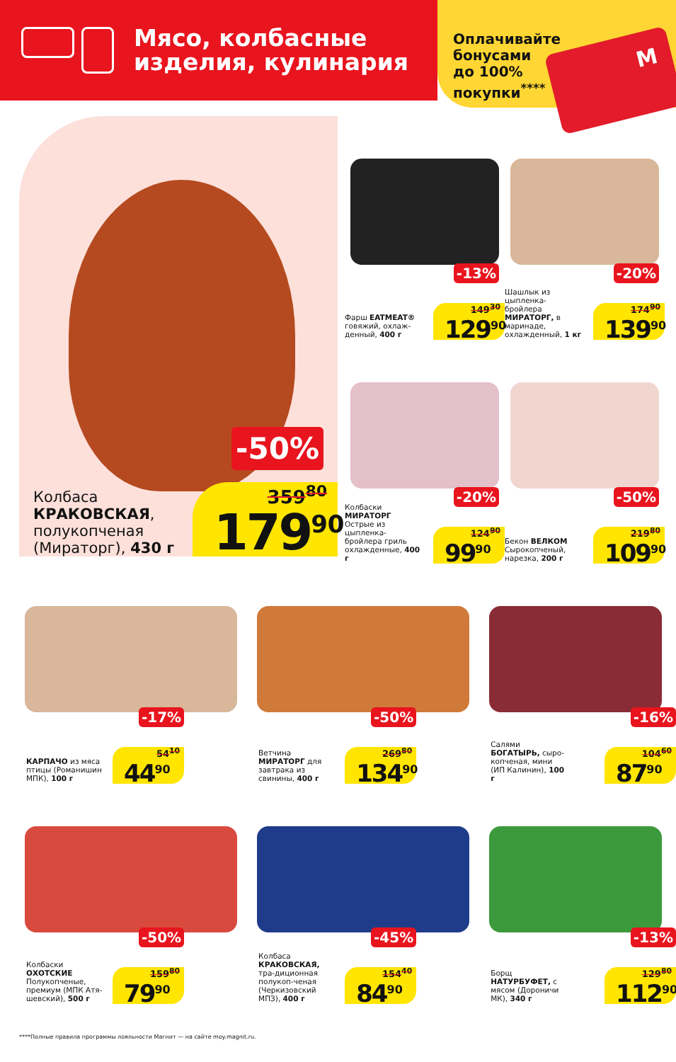Мясо, колбасные
изделия, кулинария
Оплачивайте бонусами до 100% покупки<sup>****</sup>
M
-50%
Колбаса
КРАКОВСКАЯ,
полукопченая
(Мираторг), 430 г
359<sup>80</sup>
179<sup>90</sup>
-13%
Фарш EATMEAT® говяжий, охлаж-денный, 400 г
149<sup>30</sup>
129<sup>90</sup>
-20%
Шашлык из цыпленка-бройлера МИРАТОРГ, в маринаде, охлажденный, 1 кг
174<sup>90</sup>
139<sup>90</sup>
-20%
Колбаски МИРАТОРГ Острые из цыпленка-бройлера гриль охлажденные, 400 г
124<sup>90</sup>
99<sup>90</sup>
-50%
Бекон ВЕЛКОМ Сырокопченый, нарезка, 200 г
219<sup>80</sup>
109<sup>90</sup>
-17%
КАРПАЧО из мяса птицы (Романишин МПК), 100 г
54<sup>10</sup>
44<sup>90</sup>
-50%
Ветчина МИРАТОРГ для завтрака из свинины, 400 г
269<sup>80</sup>
134<sup>90</sup>
-16%
Салями БОГАТЫРЬ, сыро-копченая, мини (ИП Калинин), 100 г
104<sup>60</sup>
87<sup>90</sup>
-50%
Колбаски ОХОТСКИЕ Полукопченые, премиум (МПК Атя-шевский), 500 г
159<sup>80</sup>
79<sup>90</sup>
-45%
Колбаса КРАКОВСКАЯ, тра-диционная полукоп-ченая (Черкизовский МПЗ), 400 г
154<sup>40</sup>
84<sup>90</sup>
-13%
Борщ НАТУРБУФЕТ, с мясом (Дороничи МК), 340 г
129<sup>80</sup>
112<sup>90</sup>
****Полные правила программы лояльности Магнит — на сайте moy.magnit.ru.